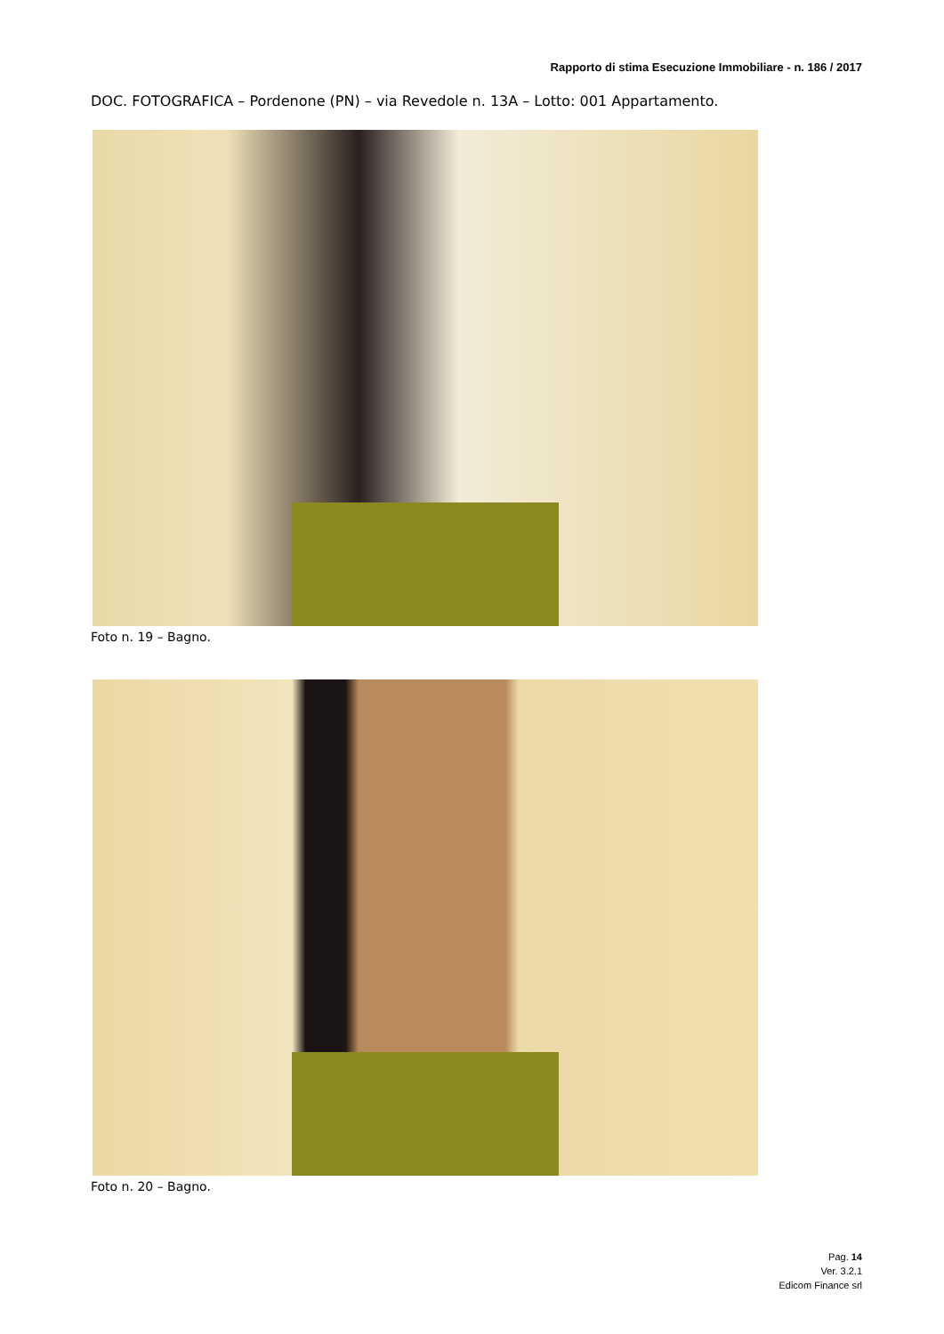Rapporto di stima Esecuzione Immobiliare - n. 186 / 2017
DOC. FOTOGRAFICA – Pordenone (PN) – via Revedole n. 13A – Lotto: 001 Appartamento.
Foto n. 19 – Bagno.
Foto n. 20 – Bagno.
Pag. 14
Ver. 3.2.1
Edicom Finance srl